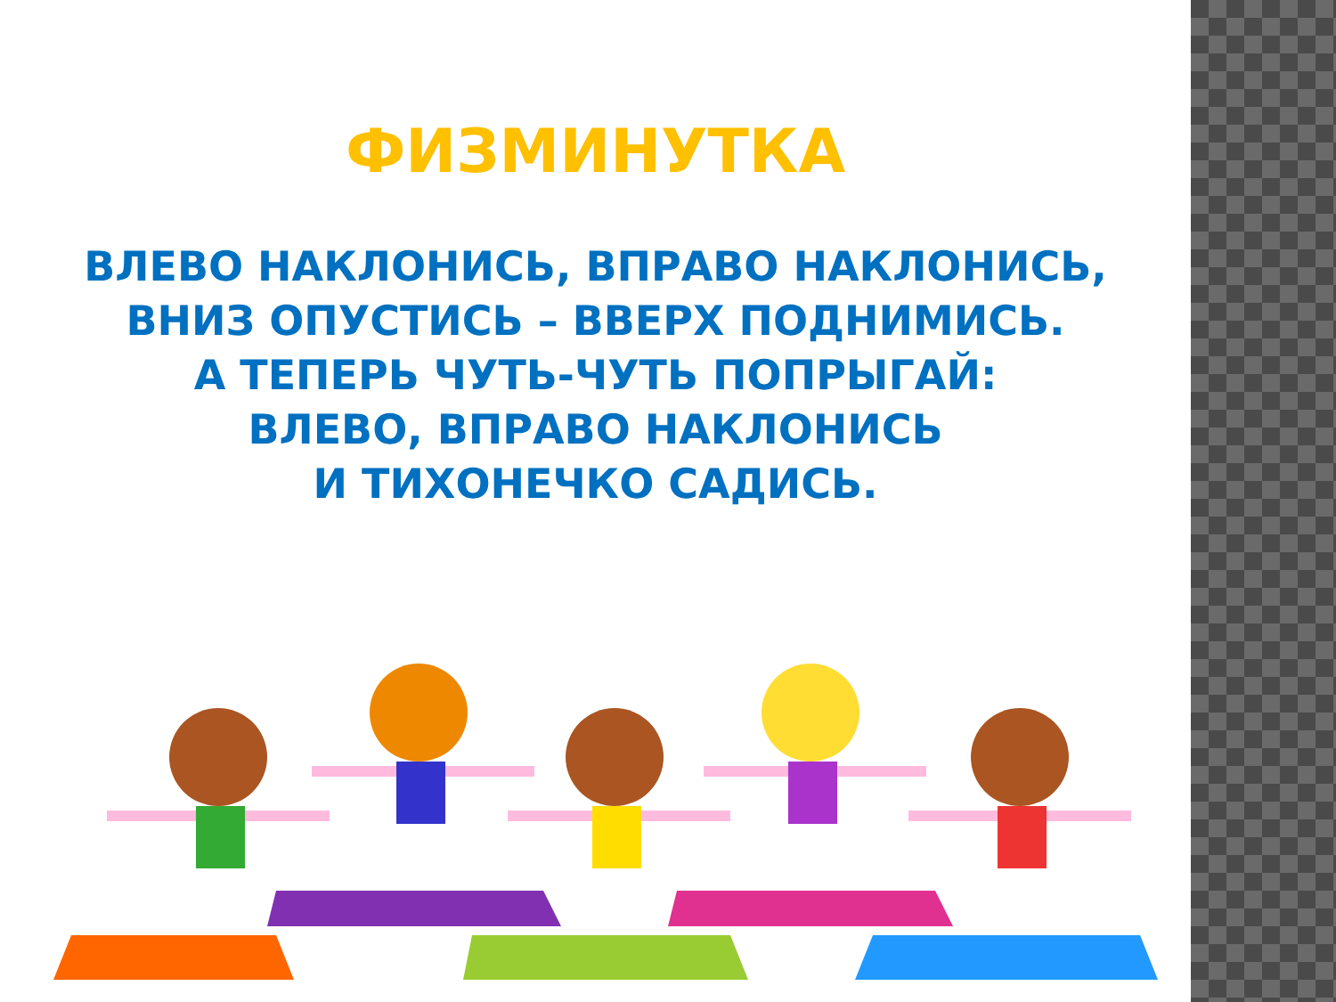ФИЗМИНУТКА
ВЛЕВО НАКЛОНИСЬ, ВПРАВО НАКЛОНИСЬ,
ВНИЗ ОПУСТИСЬ – ВВЕРХ ПОДНИМИСЬ.
А ТЕПЕРЬ ЧУТЬ-ЧУТЬ ПОПРЫГАЙ:
ВЛЕВО, ВПРАВО НАКЛОНИСЬ
И ТИХОНЕЧКО САДИСЬ.